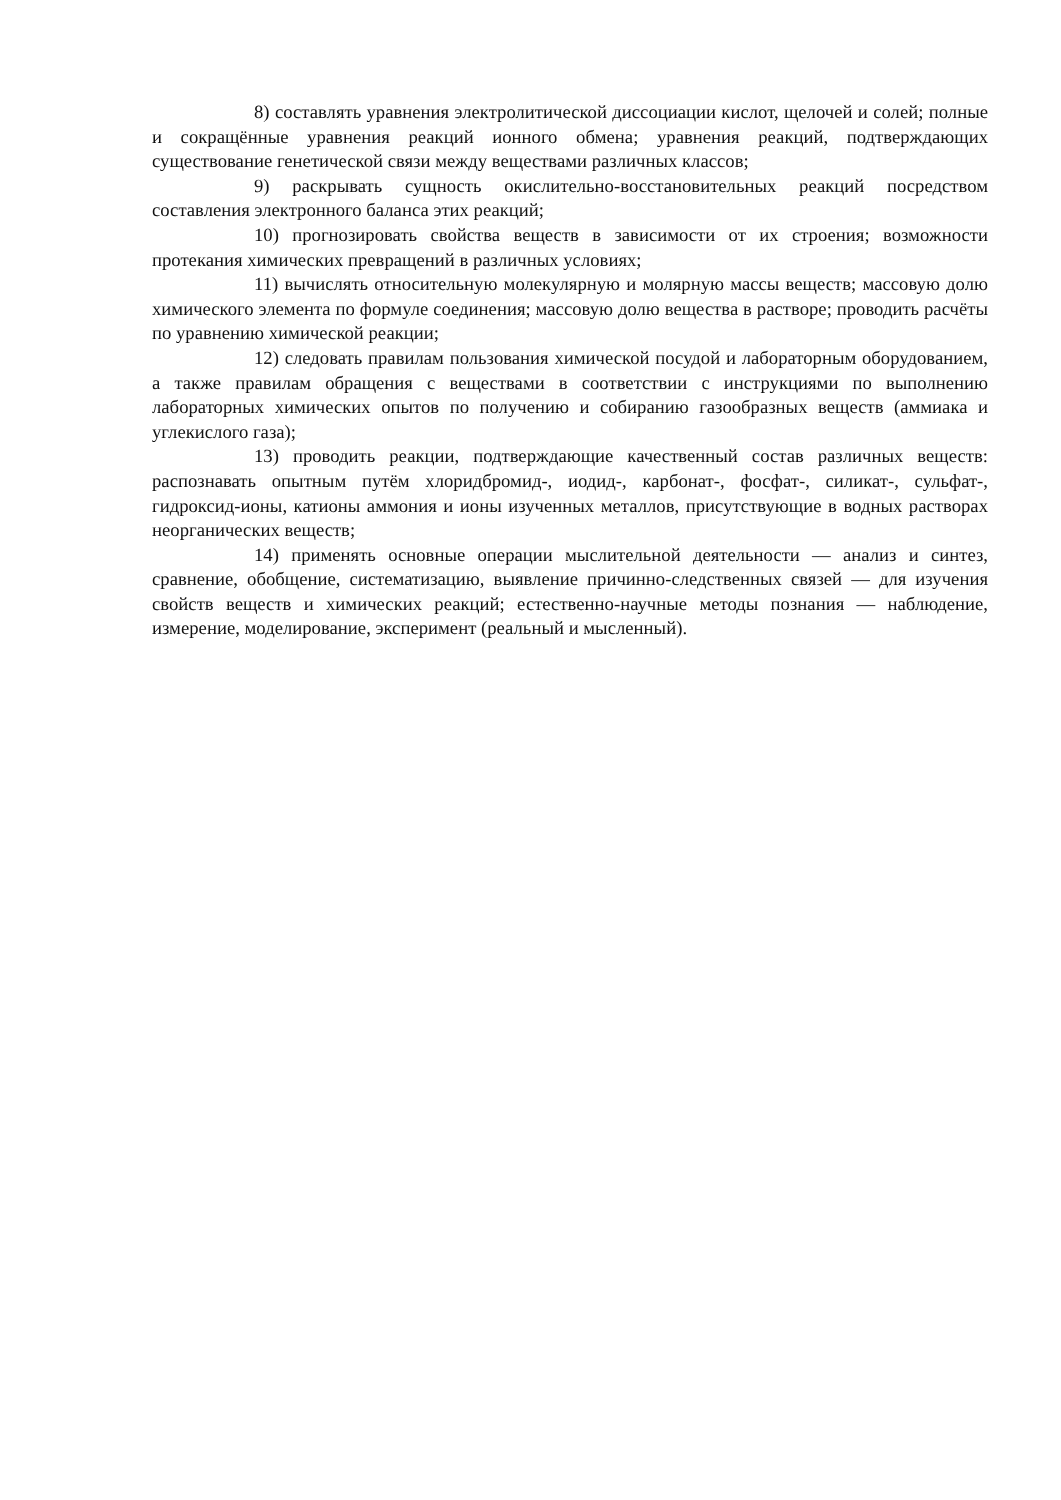8) составлять уравнения электролитической диссоциации кислот, щелочей и солей; полные и сокращённые уравнения реакций ионного обмена; уравнения реакций, подтверждающих существование генетической связи между веществами различных классов;
9) раскрывать сущность окислительно-восстановительных реакций посредством составления электронного баланса этих реакций;
10) прогнозировать свойства веществ в зависимости от их строения; возможности протекания химических превращений в различных условиях;
11) вычислять относительную молекулярную и молярную массы веществ; массовую долю химического элемента по формуле соединения; массовую долю вещества в растворе; проводить расчёты по уравнению химической реакции;
12) следовать правилам пользования химической посудой и лабораторным оборудованием, а также правилам обращения с веществами в соответствии с инструкциями по выполнению лабораторных химических опытов по получению и собиранию газообразных веществ (аммиака и углекислого газа);
13) проводить реакции, подтверждающие качественный состав различных веществ: распознавать опытным путём хлоридбромид-, иодид-, карбонат-, фосфат-, силикат-, сульфат-, гидроксид-ионы, катионы аммония и ионы изученных металлов, присутствующие в водных растворах неорганических веществ;
14) применять основные операции мыслительной деятельности — анализ и синтез, сравнение, обобщение, систематизацию, выявление причинно-следственных связей — для изучения свойств веществ и химических реакций; естественно-научные методы познания — наблюдение, измерение, моделирование, эксперимент (реальный и мысленный).